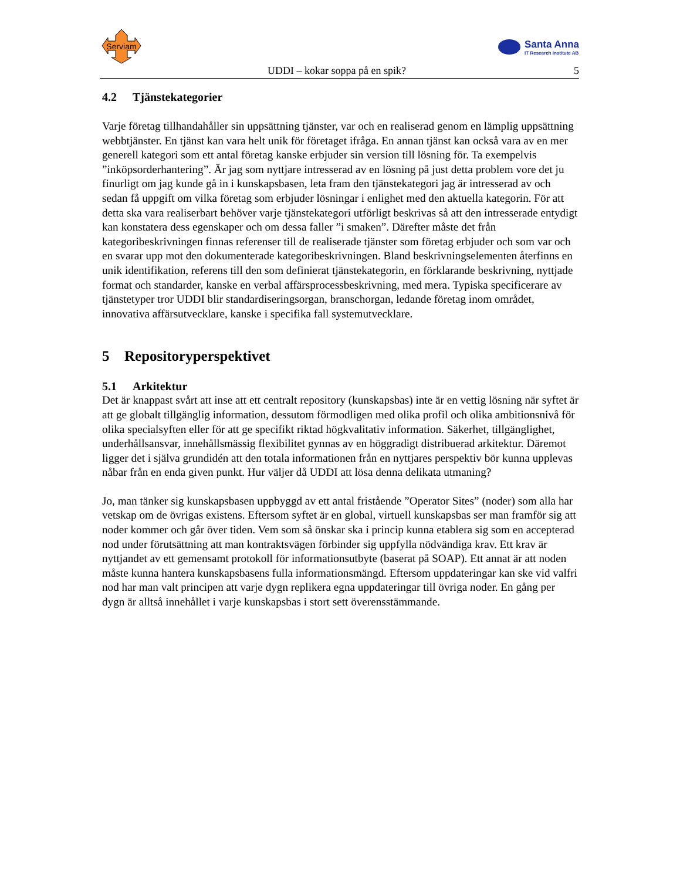Serviam
Santa Anna
IT Research Institute AB
UDDI – kokar soppa på en spik? 5
4.2 Tjänstekategorier
Varje företag tillhandahåller sin uppsättning tjänster, var och en realiserad genom en lämplig uppsättning webbtjänster. En tjänst kan vara helt unik för företaget ifråga. En annan tjänst kan också vara av en mer generell kategori som ett antal företag kanske erbjuder sin version till lösning för. Ta exempelvis ”inköpsorderhantering”. Är jag som nyttjare intresserad av en lösning på just detta problem vore det ju finurligt om jag kunde gå in i kunskapsbasen, leta fram den tjänstekategori jag är intresserad av och sedan få uppgift om vilka företag som erbjuder lösningar i enlighet med den aktuella kategorin. För att detta ska vara realiserbart behöver varje tjänstekategori utförligt beskrivas så att den intresserade entydigt kan konstatera dess egenskaper och om dessa faller ”i smaken”. Därefter måste det från kategoribeskrivningen finnas referenser till de realiserade tjänster som företag erbjuder och som var och en svarar upp mot den dokumenterade kategoribeskrivningen. Bland beskrivningselementen återfinns en unik identifikation, referens till den som definierat tjänstekategorin, en förklarande beskrivning, nyttjade format och standarder, kanske en verbal affärsprocessbeskrivning, med mera. Typiska specificerare av tjänstetyper tror UDDI blir standardiseringsorgan, branschorgan, ledande företag inom området, innovativa affärsutvecklare, kanske i specifika fall systemutvecklare.
5 Repositoryperspektivet
5.1 Arkitektur
Det är knappast svårt att inse att ett centralt repository (kunskapsbas) inte är en vettig lösning när syftet är att ge globalt tillgänglig information, dessutom förmodligen med olika profil och olika ambitionsnivå för olika specialsyften eller för att ge specifikt riktad högkvalitativ information. Säkerhet, tillgänglighet, underhållsansvar, innehållsmässig flexibilitet gynnas av en höggradigt distribuerad arkitektur. Däremot ligger det i själva grundidén att den totala informationen från en nyttjares perspektiv bör kunna upplevas nåbar från en enda given punkt. Hur väljer då UDDI att lösa denna delikata utmaning?
Jo, man tänker sig kunskapsbasen uppbyggd av ett antal fristående ”Operator Sites” (noder) som alla har vetskap om de övrigas existens. Eftersom syftet är en global, virtuell kunskapsbas ser man framför sig att noder kommer och går över tiden. Vem som så önskar ska i princip kunna etablera sig som en accepterad nod under förutsättning att man kontraktsvägen förbinder sig uppfylla nödvändiga krav. Ett krav är nyttjandet av ett gemensamt protokoll för informationsutbyte (baserat på SOAP). Ett annat är att noden måste kunna hantera kunskapsbasens fulla informationsmängd. Eftersom uppdateringar kan ske vid valfri nod har man valt principen att varje dygn replikera egna uppdateringar till övriga noder. En gång per dygn är alltså innehållet i varje kunskapsbas i stort sett överensstämmande.